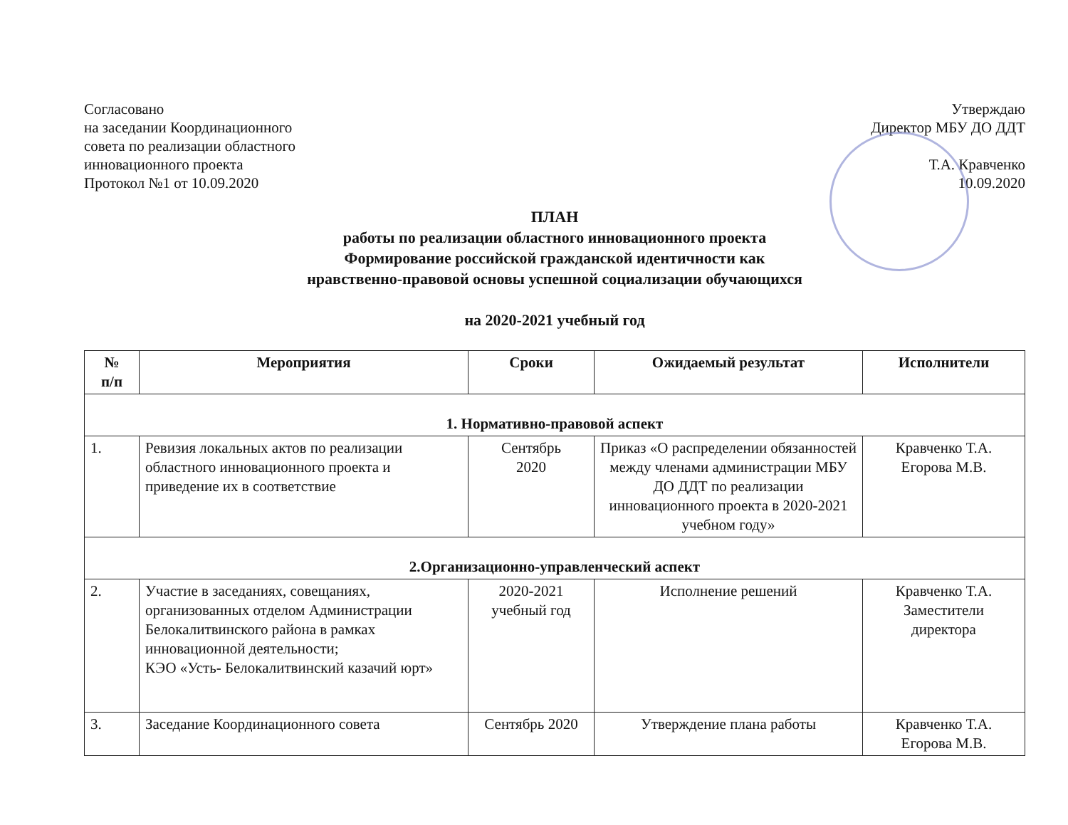Согласовано
на заседании Координационного
совета по реализации областного
инновационного проекта
Протокол №1 от 10.09.2020
Утверждаю
Директор МБУ ДО ДДТ
Т.А. Кравченко
10.09.2020
ПЛАН
работы по реализации областного инновационного проекта
Формирование российской гражданской идентичности как
нравственно-правовой основы успешной социализации обучающихся
на 2020-2021 учебный год
| № п/п | Мероприятия | Сроки | Ожидаемый результат | Исполнители |
| --- | --- | --- | --- | --- |
| 1. Нормативно-правовой аспект | | | | |
| 1. | Ревизия локальных актов по реализации областного инновационного проекта и приведение их в соответствие | Сентябрь 2020 | Приказ «О распределении обязанностей между членами администрации МБУ ДО ДДТ по реализации инновационного проекта в 2020-2021 учебном году» | Кравченко Т.А. Егорова М.В. |
| 2.Организационно-управленческий аспект | | | | |
| 2. | Участие в заседаниях, совещаниях, организованных отделом Администрации Белокалитвинского района в рамках инновационной деятельности; КЭО «Усть- Белокалитвинский казачий юрт» | 2020-2021 учебный год | Исполнение решений | Кравченко Т.А. Заместители директора |
| 3. | Заседание Координационного совета | Сентябрь 2020 | Утверждение плана работы | Кравченко Т.А. Егорова М.В. |